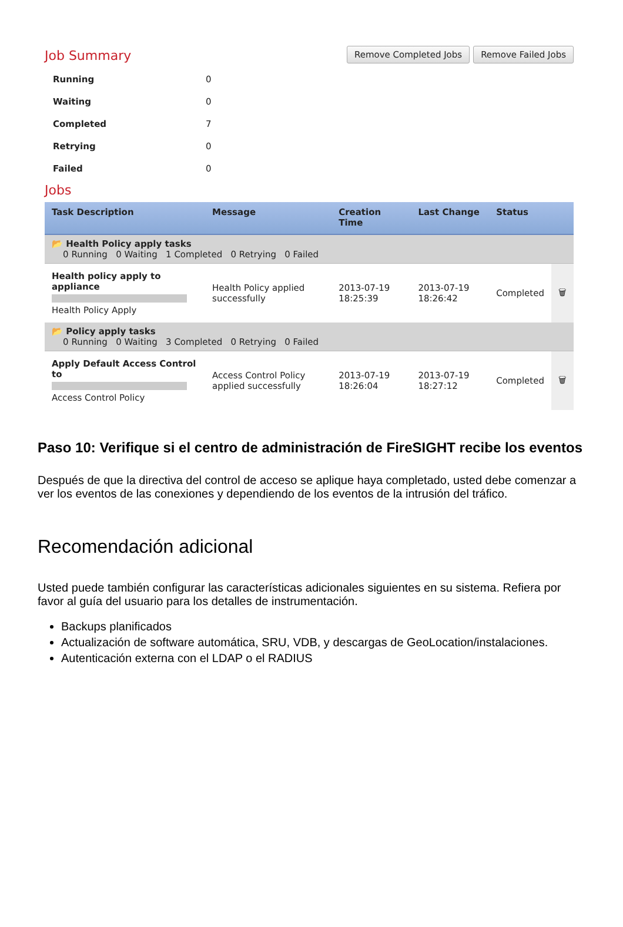Job Summary
Remove Completed Jobs Remove Failed Jobs
| Running | 0 |
| Waiting | 0 |
| Completed | 7 |
| Retrying | 0 |
| Failed | 0 |
Jobs
| Task Description | Message | Creation Time | Last Change | Status | |
| --- | --- | --- | --- | --- | --- |
| 📂 Health Policy apply tasks 0 Running 0 Waiting 1 Completed 0 Retrying 0 Failed | | | | | |
| Health policy apply to appliance Health Policy Apply | Health Policy applied successfully | 2013-07-19 18:25:39 | 2013-07-19 18:26:42 | Completed | 🗑 |
| 📂 Policy apply tasks 0 Running 0 Waiting 3 Completed 0 Retrying 0 Failed | | | | | |
| Apply Default Access Control to Access Control Policy | Access Control Policy applied successfully | 2013-07-19 18:26:04 | 2013-07-19 18:27:12 | Completed | 🗑 |
Paso 10: Verifique si el centro de administración de FireSIGHT recibe los eventos
Después de que la directiva del control de acceso se aplique haya completado, usted debe comenzar a ver los eventos de las conexiones y dependiendo de los eventos de la intrusión del tráfico.
Recomendación adicional
Usted puede también configurar las características adicionales siguientes en su sistema. Refiera por favor al guía del usuario para los detalles de instrumentación.
Backups planificados
Actualización de software automática, SRU, VDB, y descargas de GeoLocation/instalaciones.
Autenticación externa con el LDAP o el RADIUS